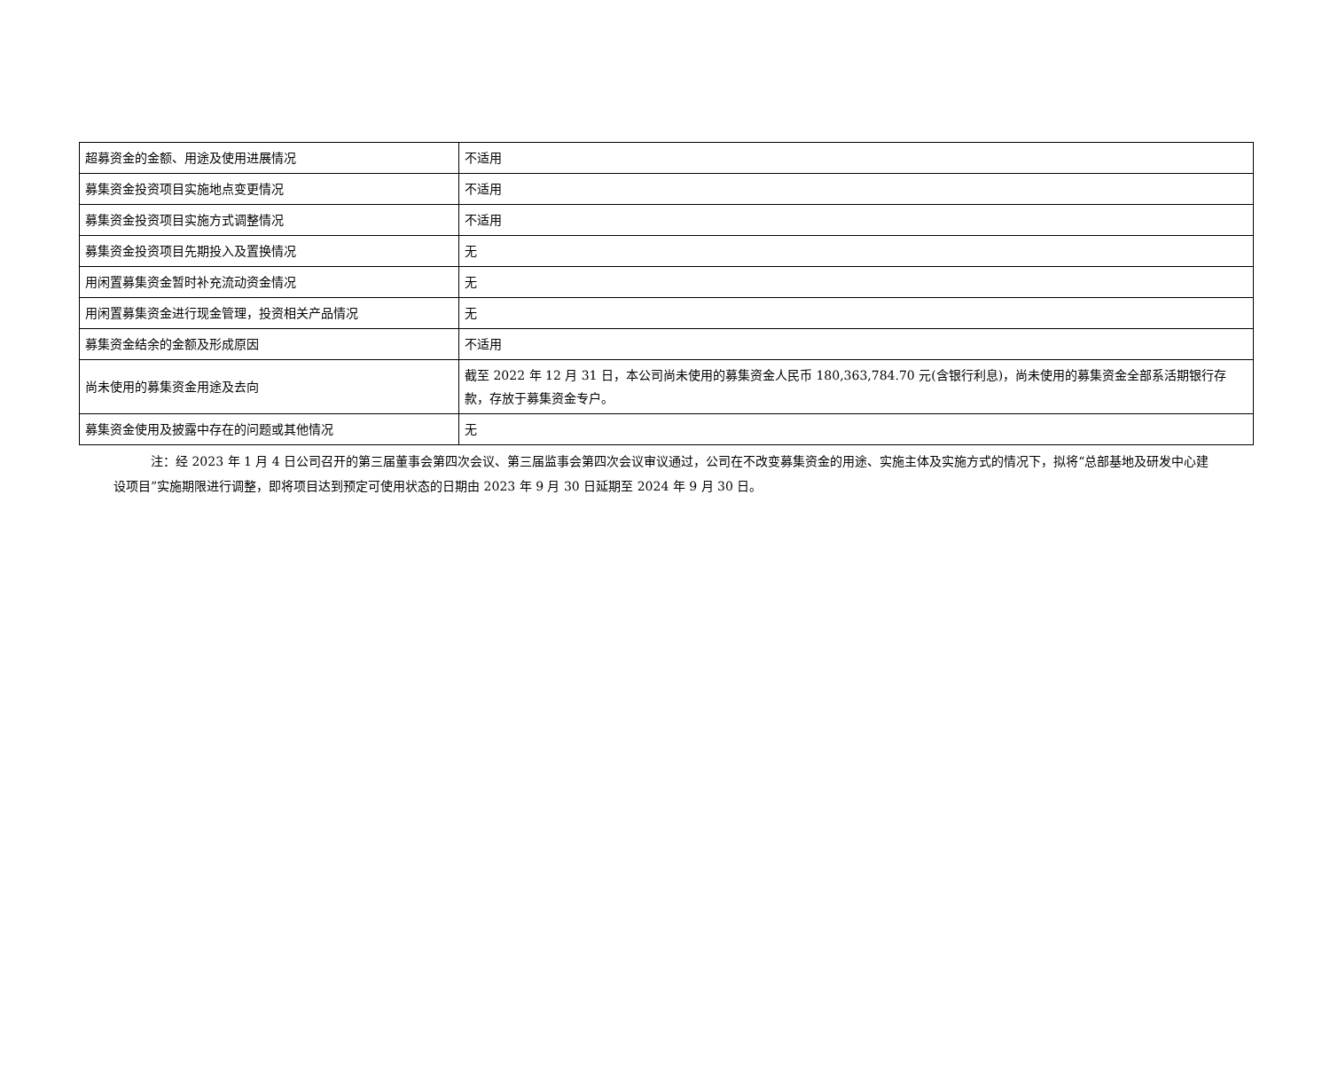| 超募资金的金额、用途及使用进展情况 | 不适用 |
| 募集资金投资项目实施地点变更情况 | 不适用 |
| 募集资金投资项目实施方式调整情况 | 不适用 |
| 募集资金投资项目先期投入及置换情况 | 无 |
| 用闲置募集资金暂时补充流动资金情况 | 无 |
| 用闲置募集资金进行现金管理，投资相关产品情况 | 无 |
| 募集资金结余的金额及形成原因 | 不适用 |
| 尚未使用的募集资金用途及去向 | 截至 2022 年 12 月 31 日，本公司尚未使用的募集资金人民币 180,363,784.70 元(含银行利息)，尚未使用的募集资金全部系活期银行存款，存放于募集资金专户。 |
| 募集资金使用及披露中存在的问题或其他情况 | 无 |
注：经 2023 年 1 月 4 日公司召开的第三届董事会第四次会议、第三届监事会第四次会议审议通过，公司在不改变募集资金的用途、实施主体及实施方式的情况下，拟将“总部基地及研发中心建设项目”实施期限进行调整，即将项目达到预定可使用状态的日期由 2023 年 9 月 30 日延期至 2024 年 9 月 30 日。